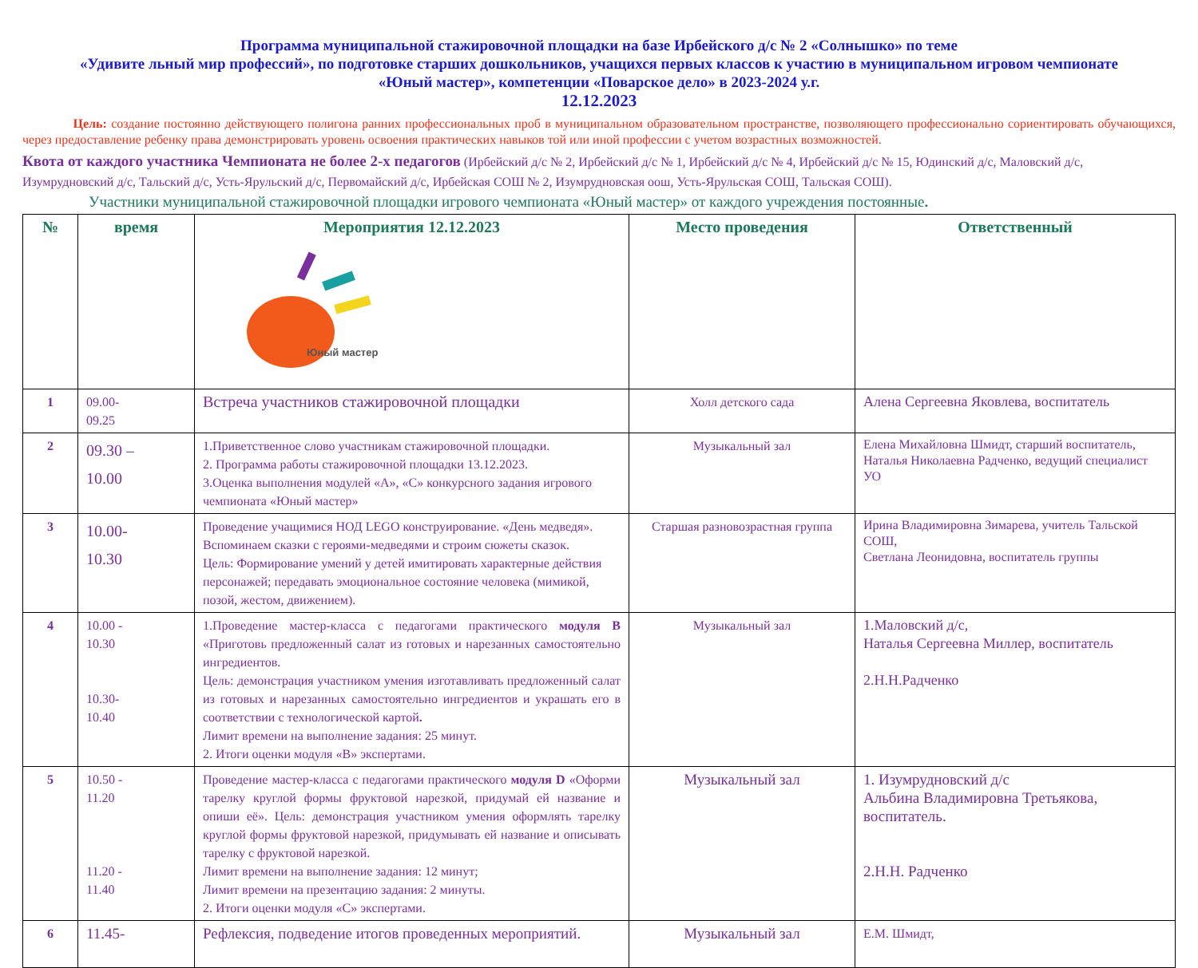Программа муниципальной стажировочной площадки на базе Ирбейского д/с № 2 «Солнышко» по теме
«Удивите льный мир профессий», по подготовке старших дошкольников, учащихся первых классов к участию в муниципальном игровом чемпионате
«Юный мастер», компетенции «Поварское дело» в 2023-2024 у.г.
12.12.2023
Цель: создание постоянно действующего полигона ранних профессиональных проб в муниципальном образовательном пространстве, позволяющего профессионально сориентировать обучающихся, через предоставление ребенку права демонстрировать уровень освоения практических навыков той или иной профессии с учетом возрастных возможностей.
Квота от каждого участника Чемпионата не более 2-х педагогов (Ирбейский д/с № 2, Ирбейский д/с № 1, Ирбейский д/с № 4, Ирбейский д/с № 15, Юдинский д/с, Маловский д/с, Изумрудновский д/с, Тальский д/с, Усть-Ярульский д/с, Первомайский д/с, Ирбейская СОШ № 2, Изумрудновская оош, Усть-Ярульская СОШ, Тальская СОШ).
Участники муниципальной стажировочной площадки игрового чемпионата «Юный мастер» от каждого учреждения постоянные.
| № | время | Мероприятия 12.12.2023 Юный мастер | Место проведения | Ответственный |
| --- | --- | --- | --- | --- |
| 1 | 09.00- 09.25 | Встреча участников стажировочной площадки | Холл детского сада | Алена Сергеевна Яковлева, воспитатель |
| 2 | 09.30 – 10.00 | 1.Приветственное слово участникам стажировочной площадки. 2. Программа работы стажировочной площадки 13.12.2023. 3.Оценка выполнения модулей «А», «С» конкурсного задания игрового чемпионата «Юный мастер» | Музыкальный зал | Елена Михайловна Шмидт, старший воспитатель, Наталья Николаевна Радченко, ведущий специалист УО |
| 3 | 10.00- 10.30 | Проведение учащимися НОД LEGO конструирование. «День медведя». Вспоминаем сказки с героями-медведями и строим сюжеты сказок. Цель: Формирование умений у детей имитировать характерные действия персонажей; передавать эмоциональное состояние человека (мимикой, позой, жестом, движением). | Старшая разновозрастная группа | Ирина Владимировна Зимарева, учитель Тальской СОШ, Светлана Леонидовна, воспитатель группы |
| 4 | 10.00 - 10.30 10.30- 10.40 | 1.Проведение мастер-класса с педагогами практического модуля В «Приготовь предложенный салат из готовых и нарезанных самостоятельно ингредиентов. Цель: демонстрация участником умения изготавливать предложенный салат из готовых и нарезанных самостоятельно ингредиентов и украшать его в соответствии с технологической картой . Лимит времени на выполнение задания: 25 минут. 2. Итоги оценки модуля «В» экспертами. | Музыкальный зал | 1.Маловский д/с, Наталья Сергеевна Миллер, воспитатель 2.Н.Н.Радченко |
| 5 | 10.50 - 11.20 11.20 - 11.40 | Проведение мастер-класса с педагогами практического модуля D «Оформи тарелку круглой формы фруктовой нарезкой, придумай ей название и опиши её». Цель: демонстрация участником умения оформлять тарелку круглой формы фруктовой нарезкой, придумывать ей название и описывать тарелку с фруктовой нарезкой. Лимит времени на выполнение задания: 12 минут; Лимит времени на презентацию задания: 2 минуты. 2. Итоги оценки модуля «С» экспертами. | Музыкальный зал | 1. Изумрудновский д/с Альбина Владимировна Третьякова, воспитатель. 2.Н.Н. Радченко |
| 6 | 11.45- | Рефлексия, подведение итогов проведенных мероприятий. | Музыкальный зал | Е.М. Шмидт, |